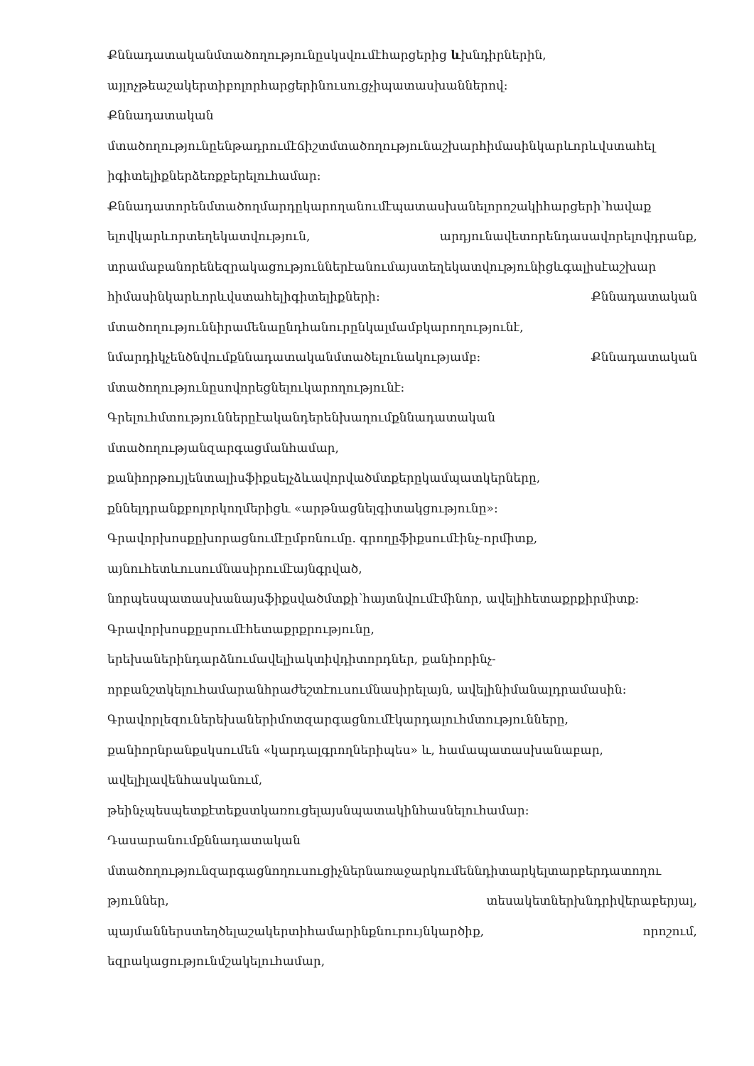Քննադատականմտածողությունըսկսվումէհարցերից ևխնդիրներին,
այլոչթեաշակերտիբոլորհարցերինուսուցչիպատասխաններով:
Քննադատական
մտածողությունըենթադրումէճիշտմտածողությունաշխարհիմասինկարևորևվստահել
իգիտելիքներձեռքբերելուհամար:
Քննադատորենմտածողմարդըկարողանումէպատասխանելորոշակիհարցերի՝հավաք
ելովկարևորտեղեկատվություն, արդյունավետորենդասավորելովդրանք,
տրամաբանորենեզրակացություններէանումայստեղեկատվությունիցևգալիսէաշխար
հիմասինկարևորևվստահելիգիտելիքների: Քննադատական
մտածողություննիրամենաընդհանուրընկալմամբկարողությունէ,
նմարդիկչենծնվումքննադատականմտածելունակությամբ: Քննադատական
մտածողությունըսովորեցնելուկարողությունէ:
Գրելուհմտություններըէականդերենխաղումքննադատական
մտածողությանզարգացմանհամար,
քանիորթույլենտալիսֆիքսելչձևավորվածմտքերըկամպատկերները,
քննելդրանքբոլորկողմերիցև «արթնացնելգիտակցությունը»:
Գրավորխոսքըխորացնումէըմբռնումը. գրողըֆիքսումէինչ-որմիտք,
այնուհետևուսումնասիրումէայնգրված,
նորպեսպատասխանայսֆիքսվածմտքի՝հայտնվումէմինոր, ավելիհետաքրքիրմիտք:
Գրավորխոսքըսրումէհետաքրքրությունը,
երեխաներինդարձնումավելիակտիվդիտորդներ, քանիորինչ-
որբանշտկելուհամարանհրաժեշտէուսումնասիրելայն, ավելինիմանալդրամասին:
Գրավորլեզուներեխաներիմոտզարգացնումէկարդալուհմտությունները,
քանիորնրանքսկսումեն «կարդալգրողներիպես» և, համապատասխանաբար,
ավելիլավենհասկանում,
թեինչպեսպետքէտեքստկառուցելայսնպատակինհասնելուհամար:
Դասարանումքննադատական
մտածողությունզարգացնողուսուցիչներնառաջարկումեննդիտարկելտարբերդատողու
թյուններ, տեսակետներխնդրիվերաբերյալ,
պայմաններստեղծելաշակերտիհամարինքնուրույնկարծիք, որոշում,
եզրակացությունմշակելուհամար,